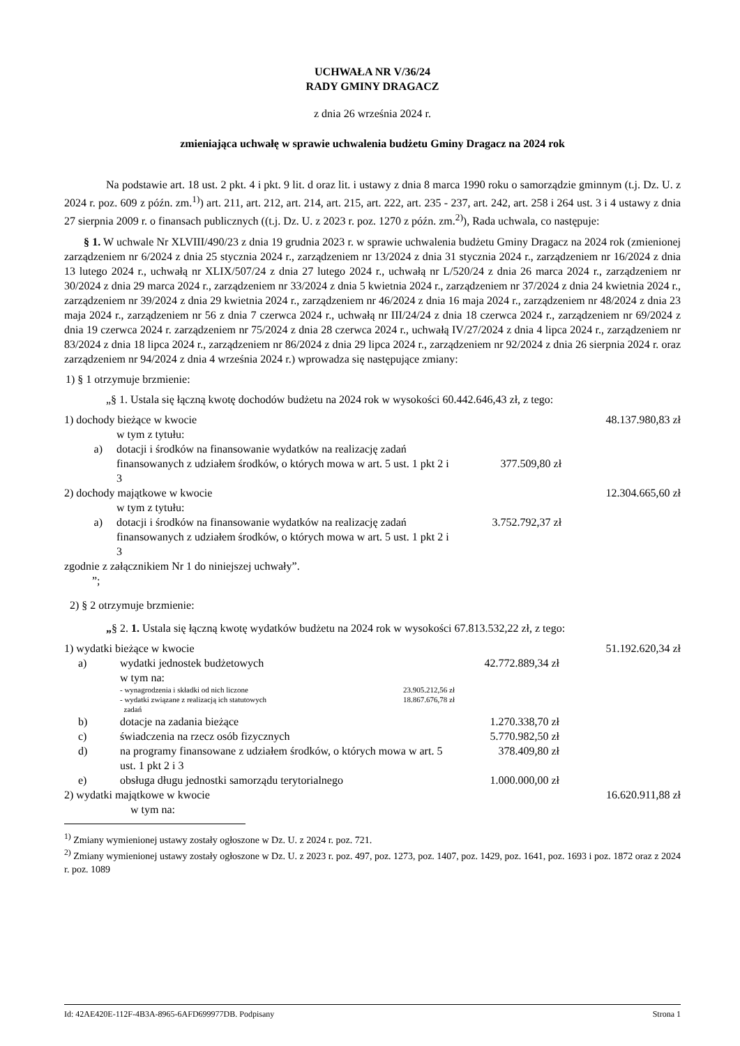UCHWAŁA NR V/36/24
RADY GMINY DRAGACZ
z dnia 26 września 2024 r.
zmieniająca uchwałę w sprawie uchwalenia budżetu Gminy Dragacz na 2024 rok
Na podstawie art. 18 ust. 2 pkt. 4 i pkt. 9 lit. d oraz lit. i ustawy z dnia 8 marca 1990 roku o samorządzie gminnym (t.j. Dz. U. z 2024 r. poz. 609 z późn. zm.<sup>1)</sup>) art. 211, art. 212, art. 214, art. 215, art. 222, art. 235 - 237, art. 242, art. 258 i 264 ust. 3 i 4 ustawy z dnia 27 sierpnia 2009 r. o finansach publicznych ((t.j. Dz. U. z 2023 r. poz. 1270 z późn. zm.<sup>2)</sup>), Rada uchwala, co następuje:
§ 1. W uchwale Nr XLVIII/490/23 z dnia 19 grudnia 2023 r. w sprawie uchwalenia budżetu Gminy Dragacz na 2024 rok (zmienionej zarządzeniem nr 6/2024 z dnia 25 stycznia 2024 r., zarządzeniem nr 13/2024 z dnia 31 stycznia 2024 r., zarządzeniem nr 16/2024 z dnia 13 lutego 2024 r., uchwałą nr XLIX/507/24 z dnia 27 lutego 2024 r., uchwałą nr L/520/24 z dnia 26 marca 2024 r., zarządzeniem nr 30/2024 z dnia 29 marca 2024 r., zarządzeniem nr 33/2024 z dnia 5 kwietnia 2024 r., zarządzeniem nr 37/2024 z dnia 24 kwietnia 2024 r., zarządzeniem nr 39/2024 z dnia 29 kwietnia 2024 r., zarządzeniem nr 46/2024 z dnia 16 maja 2024 r., zarządzeniem nr 48/2024 z dnia 23 maja 2024 r., zarządzeniem nr 56 z dnia 7 czerwca 2024 r., uchwałą nr III/24/24 z dnia 18 czerwca 2024 r., zarządzeniem nr 69/2024 z dnia 19 czerwca 2024 r. zarządzeniem nr 75/2024 z dnia 28 czerwca 2024 r., uchwałą IV/27/2024 z dnia 4 lipca 2024 r., zarządzeniem nr 83/2024 z dnia 18 lipca 2024 r., zarządzeniem nr 86/2024 z dnia 29 lipca 2024 r., zarządzeniem nr 92/2024 z dnia 26 sierpnia 2024 r. oraz zarządzeniem nr 94/2024 z dnia 4 września 2024 r.) wprowadza się następujące zmiany:
1) § 1 otrzymuje brzmienie:
„§ 1. Ustala się łączną kwotę dochodów budżetu na 2024 rok w wysokości 60.442.646,43 zł, z tego:
| 1) dochody bieżące w kwocie | | | 48.137.980,83 zł |
| | w tym z tytułu: | | |
| a) | dotacji i środków na finansowanie wydatków na realizację zadań finansowanych z udziałem środków, o których mowa w art. 5 ust. 1 pkt 2 i 3 | 377.509,80 zł | |
| 2) dochody majątkowe w kwocie | | | 12.304.665,60 zł |
| | w tym z tytułu: | | |
| a) | dotacji i środków na finansowanie wydatków na realizację zadań finansowanych z udziałem środków, o których mowa w art. 5 ust. 1 pkt 2 i 3 | 3.752.792,37 zł | |
| zgodnie z załącznikiem Nr 1 do niniejszej uchwały”. | | | |
| ”; | | | |
2) § 2 otrzymuje brzmienie:
„§ 2. 1. Ustala się łączną kwotę wydatków budżetu na 2024 rok w wysokości 67.813.532,22 zł, z tego:
| 1) wydatki bieżące w kwocie | | | | 51.192.620,34 zł |
| a) | wydatki jednostek budżetowych | | 42.772.889,34 zł | |
| | w tym na: | | | |
| | - wynagrodzenia i składki od nich liczone | 23.905.212,56 zł | | |
| | - wydatki związane z realizacją ich statutowych zadań | 18.867.676,78 zł | | |
| b) | dotacje na zadania bieżące | | 1.270.338,70 zł | |
| c) | świadczenia na rzecz osób fizycznych | | 5.770.982,50 zł | |
| d) | na programy finansowane z udziałem środków, o których mowa w art. 5 ust. 1 pkt 2 i 3 | | 378.409,80 zł | |
| e) | obsługa długu jednostki samorządu terytorialnego | | 1.000.000,00 zł | |
| 2) wydatki majątkowe w kwocie | | | | 16.620.911,88 zł |
| | w tym na: | | | |
<sup>1)</sup> Zmiany wymienionej ustawy zostały ogłoszone w Dz. U. z 2024 r. poz. 721.
<sup>2)</sup> Zmiany wymienionej ustawy zostały ogłoszone w Dz. U. z 2023 r. poz. 497, poz. 1273, poz. 1407, poz. 1429, poz. 1641, poz. 1693 i poz. 1872 oraz z 2024 r. poz. 1089
Id: 42AE420E-112F-4B3A-8965-6AFD699977DB. Podpisany Strona 1